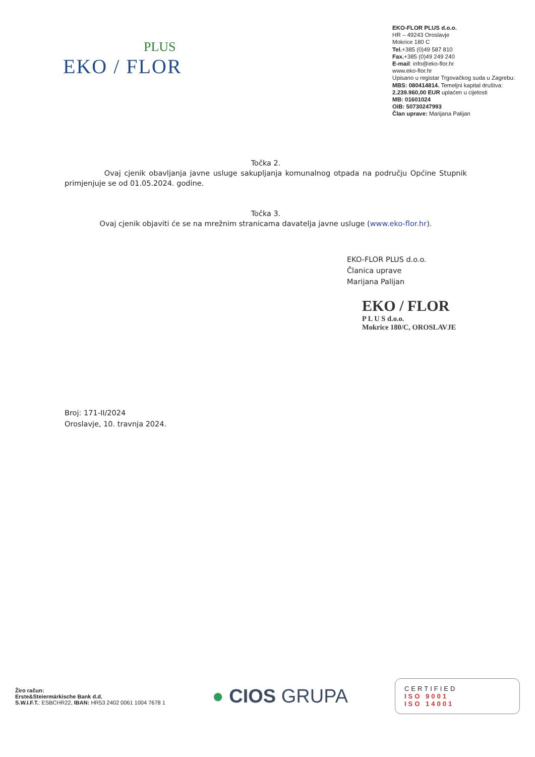PLUS
EKO / FLOR
EKO-FLOR PLUS d.o.o.
HR – 49243 Oroslavje
Mokrice 180 C
Tel.+385 (0)49 587 810
Fax.+385 (0)49 249 240
E-mail: info@eko-flor.hr
www.eko-flor.hr
Upisano u registar Trgovačkog suda u Zagrebu:
MBS: 080414814. Temeljni kapital društva:
2.239.960,00 EUR uplaćen u cijelosti
MB: 01601024
OIB: 50730247993
Član uprave: Marijana Palijan
Točka 2.
Ovaj cjenik obavljanja javne usluge sakupljanja komunalnog otpada na području Općine Stupnik primjenjuje se od 01.05.2024. godine.
Točka 3.
Ovaj cjenik objaviti će se na mrežnim stranicama davatelja javne usluge (www.eko-flor.hr).
EKO-FLOR PLUS d.o.o.
Članica uprave
Marijana Palijan
EKO / FLOR
P L U S d.o.o.
Mokrice 180/C, OROSLAVJE
Broj: 171-II/2024
Oroslavje, 10. travnja 2024.
Žiro račun:
Erste&Steiermärkische Bank d.d.
S.W.I.F.T.: ESBCHR22, IBAN: HR53 2402 0061 1004 7678 1
● CIOS GRUPA
CERTIFIED
ISO 9001
ISO 14001